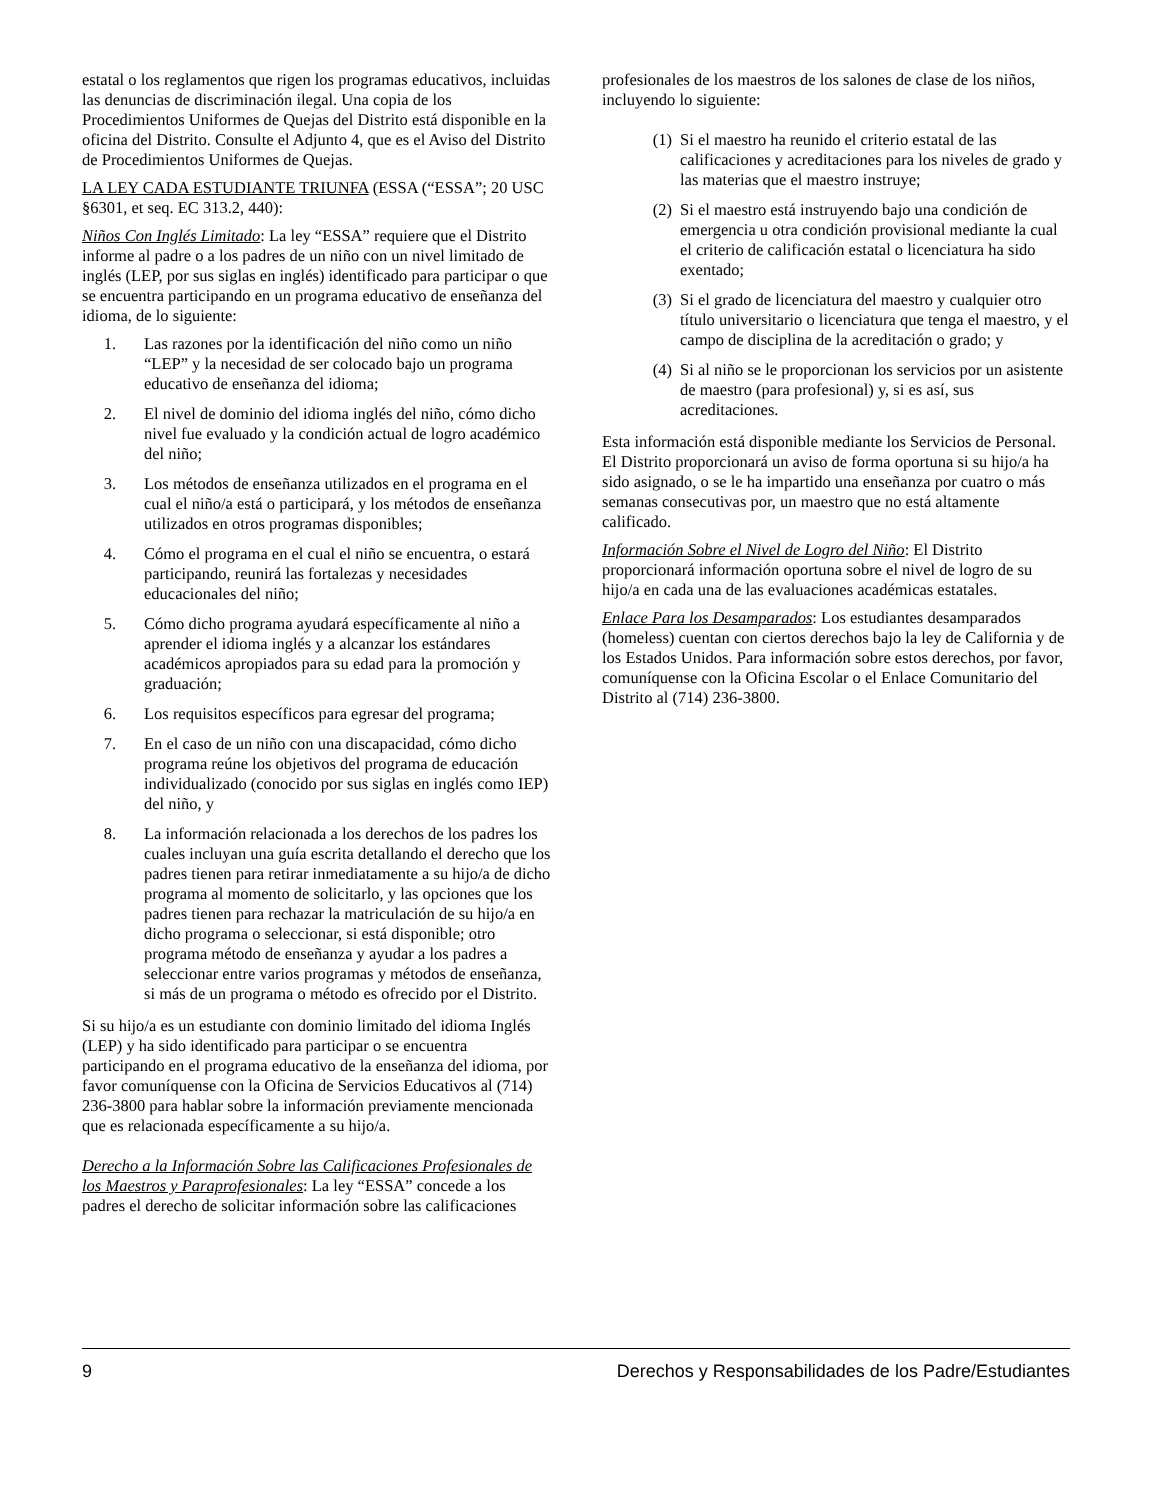estatal o los reglamentos que rigen los programas educativos, incluidas las denuncias de discriminación ilegal. Una copia de los Procedimientos Uniformes de Quejas del Distrito está disponible en la oficina del Distrito. Consulte el Adjunto 4, que es el Aviso del Distrito de Procedimientos Uniformes de Quejas.
LA LEY CADA ESTUDIANTE TRIUNFA (ESSA (“ESSA”; 20 USC §6301, et seq. EC 313.2, 440):
Niños Con Inglés Limitado: La ley “ESSA” requiere que el Distrito informe al padre o a los padres de un niño con un nivel limitado de inglés (LEP, por sus siglas en inglés) identificado para participar o que se encuentra participando en un programa educativo de enseñanza del idioma, de lo siguiente:
1. Las razones por la identificación del niño como un niño “LEP” y la necesidad de ser colocado bajo un programa educativo de enseñanza del idioma;
2. El nivel de dominio del idioma inglés del niño, cómo dicho nivel fue evaluado y la condición actual de logro académico del niño;
3. Los métodos de enseñanza utilizados en el programa en el cual el niño/a está o participará, y los métodos de enseñanza utilizados en otros programas disponibles;
4. Cómo el programa en el cual el niño se encuentra, o estará participando, reunirá las fortalezas y necesidades educacionales del niño;
5. Cómo dicho programa ayudará específicamente al niño a aprender el idioma inglés y a alcanzar los estándares académicos apropiados para su edad para la promoción y graduación;
6. Los requisitos específicos para egresar del programa;
7. En el caso de un niño con una discapacidad, cómo dicho programa reúne los objetivos del programa de educación individualizado (conocido por sus siglas en inglés como IEP) del niño, y
8. La información relacionada a los derechos de los padres los cuales incluyan una guía escrita detallando el derecho que los padres tienen para retirar inmediatamente a su hijo/a de dicho programa al momento de solicitarlo, y las opciones que los padres tienen para rechazar la matriculación de su hijo/a en dicho programa o seleccionar, si está disponible; otro programa método de enseñanza y ayudar a los padres a seleccionar entre varios programas y métodos de enseñanza, si más de un programa o método es ofrecido por el Distrito.
Si su hijo/a es un estudiante con dominio limitado del idioma Inglés (LEP) y ha sido identificado para participar o se encuentra participando en el programa educativo de la enseñanza del idioma, por favor comuníquense con la Oficina de Servicios Educativos al (714) 236-3800 para hablar sobre la información previamente mencionada que es relacionada específicamente a su hijo/a.
Derecho a la Información Sobre las Calificaciones Profesionales de los Maestros y Paraprofesionales: La ley “ESSA” concede a los padres el derecho de solicitar información sobre las calificaciones
profesionales de los maestros de los salones de clase de los niños, incluyendo lo siguiente:
(1) Si el maestro ha reunido el criterio estatal de las calificaciones y acreditaciones para los niveles de grado y las materias que el maestro instruye;
(2) Si el maestro está instruyendo bajo una condición de emergencia u otra condición provisional mediante la cual el criterio de calificación estatal o licenciatura ha sido exentado;
(3) Si el grado de licenciatura del maestro y cualquier otro título universitario o licenciatura que tenga el maestro, y el campo de disciplina de la acreditación o grado; y
(4) Si al niño se le proporcionan los servicios por un asistente de maestro (para profesional) y, si es así, sus acreditaciones.
Esta información está disponible mediante los Servicios de Personal. El Distrito proporcionará un aviso de forma oportuna si su hijo/a ha sido asignado, o se le ha impartido una enseñanza por cuatro o más semanas consecutivas por, un maestro que no está altamente calificado.
Información Sobre el Nivel de Logro del Niño: El Distrito proporcionará información oportuna sobre el nivel de logro de su hijo/a en cada una de las evaluaciones académicas estatales.
Enlace Para los Desamparados: Los estudiantes desamparados (homeless) cuentan con ciertos derechos bajo la ley de California y de los Estados Unidos. Para información sobre estos derechos, por favor, comuníquense con la Oficina Escolar o el Enlace Comunitario del Distrito al (714) 236-3800.
9 Derechos y Responsabilidades de los Padre/Estudiantes